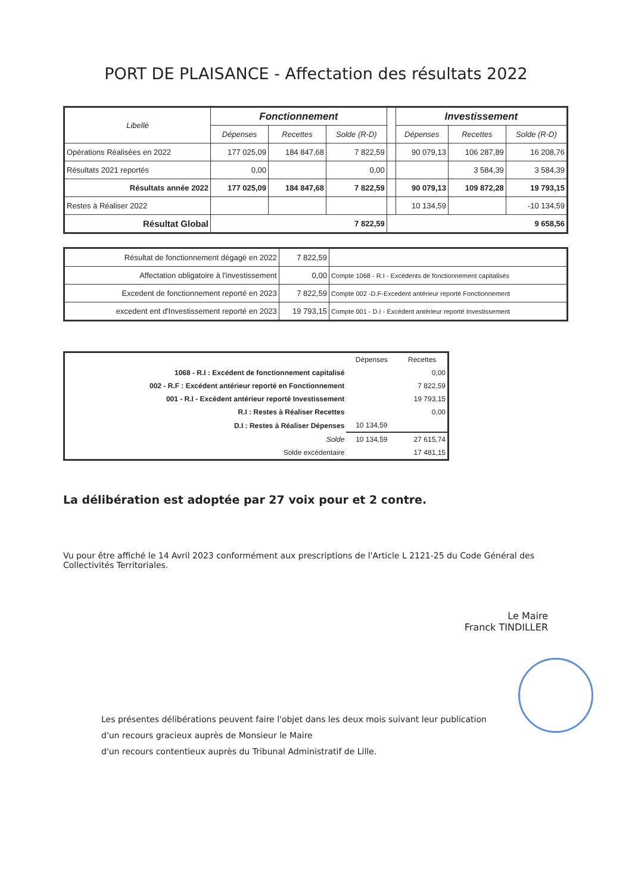PORT DE PLAISANCE - Affectation des résultats 2022
| Libellé | Fonctionnement | | | | Investissement | | |
| --- | --- | --- | --- | --- | --- | --- | --- |
| | Dépenses | Recettes | Solde (R-D) | | Dépenses | Recettes | Solde (R-D) |
| Opérations Réalisées en 2022 | 177 025,09 | 184 847,68 | 7 822,59 | | 90 079,13 | 106 287,89 | 16 208,76 |
| Résultats 2021 reportés | 0,00 | | 0,00 | | | 3 584,39 | 3 584,39 |
| Résultats année 2022 | 177 025,09 | 184 847,68 | 7 822,59 | | 90 079,13 | 109 872,28 | 19 793,15 |
| Restes à Réaliser 2022 | | | | | 10 134,59 | | -10 134,59 |
| Résultat Global | 7 822,59 | | | 9 658,56 | | | |
| Résultat de fonctionnement dégagé en 2022 | 7 822,59 | |
| Affectation obligatoire à l'investissement | 0,00 | Compte 1068 - R.I - Excédents de fonctionnement capitalisés |
| Excedent de fonctionnement reporté en 2023 | 7 822,59 | Compte 002 -D.F-Excedent antérieur reporté Fonctionnement |
| excedent ent d'Investissement reporté en 2023 | 19 793,15 | Compte 001 - D.I - Excédent antérieur reporté Investissement |
| | Dépenses | Recettes |
| 1068 - R.I : Excédent de fonctionnement capitalisé | | 0,00 |
| 002 - R.F : Excédent antérieur reporté en Fonctionnement | | 7 822,59 |
| 001 - R.I - Excédent antérieur reporté Investissement | | 19 793,15 |
| R.I : Restes à Réaliser Recettes | | 0,00 |
| D.I : Restes à Réaliser Dépenses | 10 134,59 | |
| Solde | 10 134,59 | 27 615,74 |
| Solde excédentaire | | 17 481,15 |
La délibération est adoptée par 27 voix pour et 2 contre.
Vu pour être affiché le 14 Avril 2023 conformément aux prescriptions de l'Article L 2121-25 du Code Général des Collectivités Territoriales.
Le Maire
Franck TINDILLER
Les présentes délibérations peuvent faire l'objet dans les deux mois suivant leur publication
d'un recours gracieux auprès de Monsieur le Maire
d'un recours contentieux auprès du Tribunal Administratif de Lille.